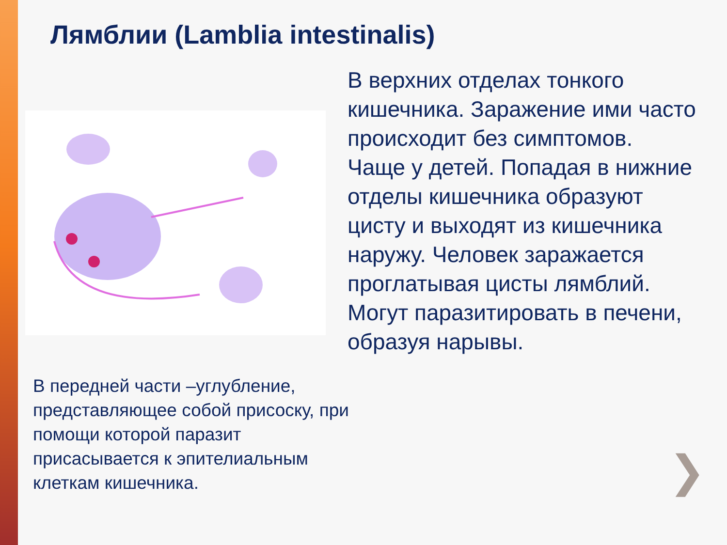Лямблии (Lamblia intestinalis)
В верхних отделах тонкого кишечника. Заражение ими часто происходит без симптомов. Чаще у детей. Попадая в нижние отделы кишечника образуют цисту и выходят из кишечника наружу. Человек заражается проглатывая цисты лямблий. Могут паразитировать в печени, образуя нарывы.
В передней части –углубление, представляющее собой присоску, при помощи которой паразит присасывается к эпителиальным клеткам кишечника.
❯